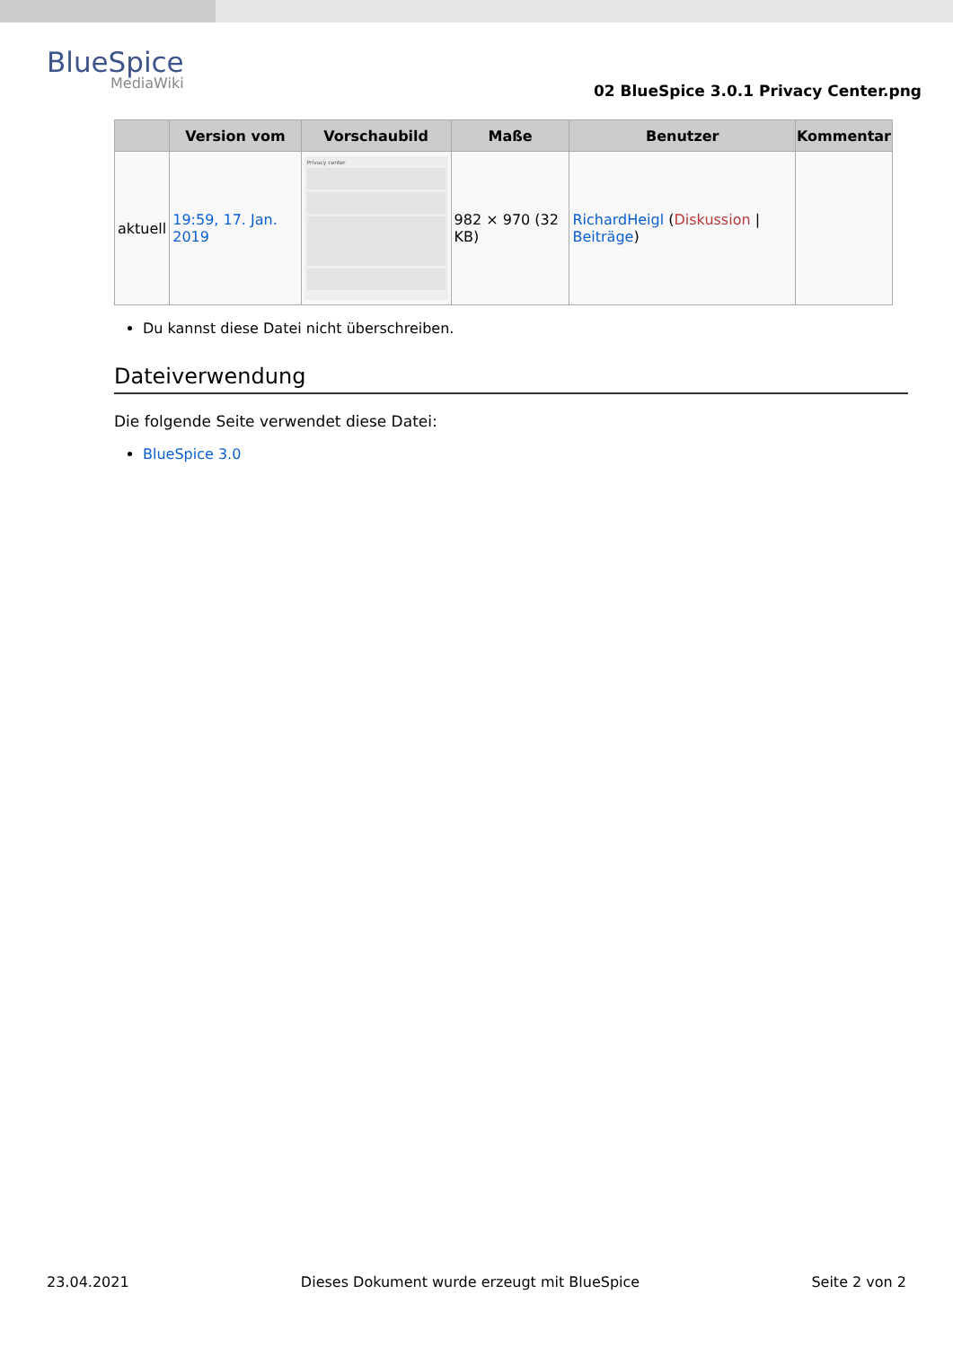BlueSpice
MediaWiki
02 BlueSpice 3.0.1 Privacy Center.png
| | Version vom | Vorschaubild | Maße | Benutzer | Kommentar |
| --- | --- | --- | --- | --- | --- |
| aktuell | 19:59, 17. Jan. 2019 | Privacy center | 982 × 970 (32 KB) | RichardHeigl ( Diskussion / Beiträge ) | |
Du kannst diese Datei nicht überschreiben.
Dateiverwendung
Die folgende Seite verwendet diese Datei:
BlueSpice 3.0
23.04.2021 Dieses Dokument wurde erzeugt mit BlueSpice Seite 2 von 2